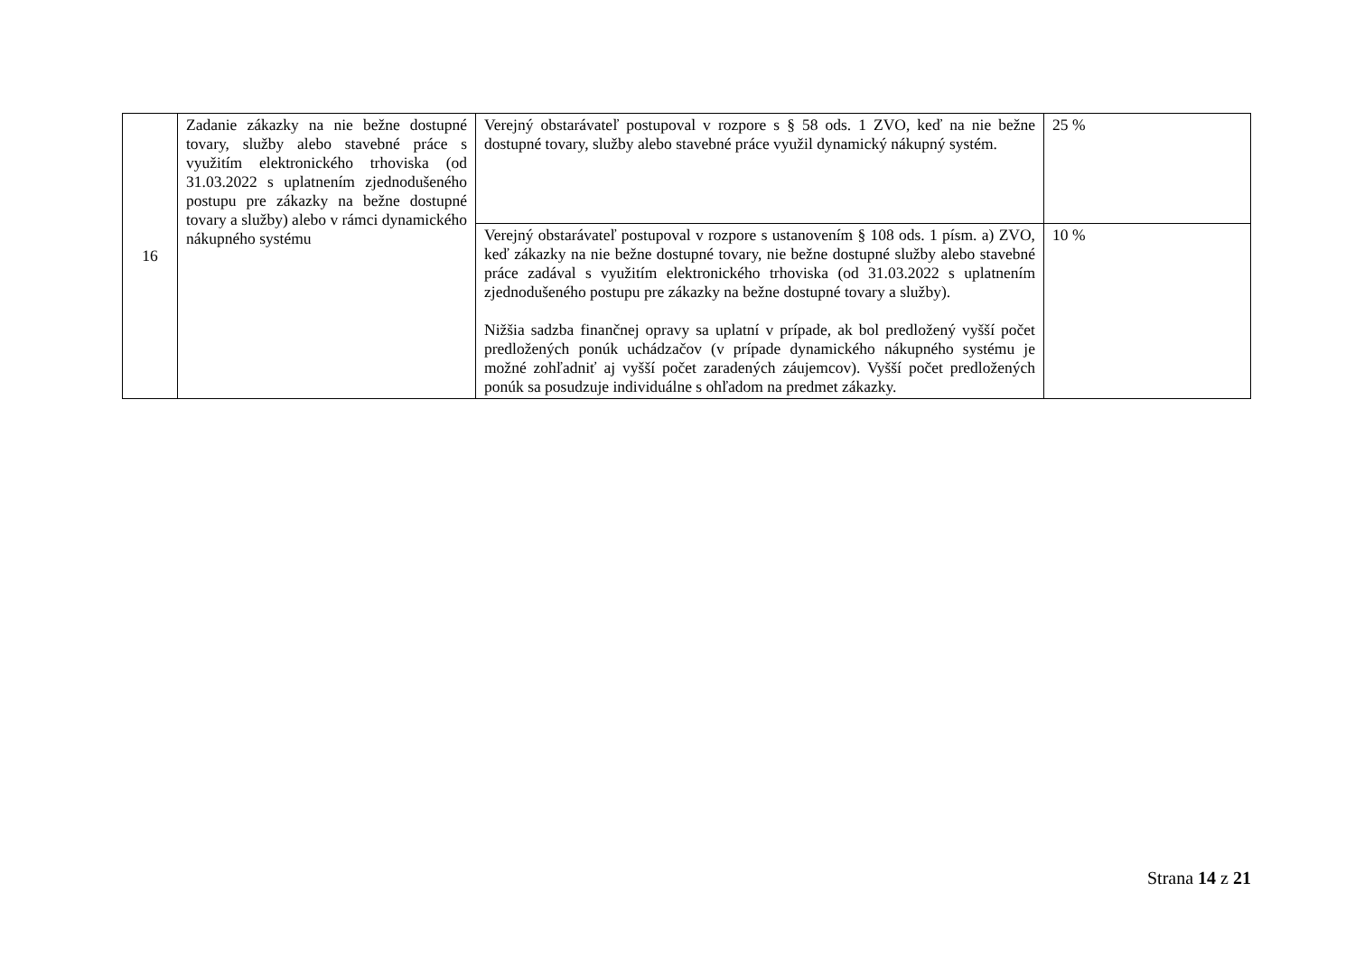| 16 | Zadanie zákazky na nie bežne dostupné tovary, služby alebo stavebné práce s využitím elektronického trhoviska (od 31.03.2022 s uplatnením zjednodušeného postupu pre zákazky na bežne dostupné tovary a služby) alebo v rámci dynamického nákupného systému | Verejný obstarávateľ postupoval v rozpore s § 58 ods. 1 ZVO, keď na nie bežne dostupné tovary, služby alebo stavebné práce využil dynamický nákupný systém. | 25 % |
| | | Verejný obstarávateľ postupoval v rozpore s ustanovením § 108 ods. 1 písm. a) ZVO, keď zákazky na nie bežne dostupné tovary, nie bežne dostupné služby alebo stavebné práce zadával s využitím elektronického trhoviska (od 31.03.2022 s uplatnením zjednodušeného postupu pre zákazky na bežne dostupné tovary a služby). Nižšia sadzba finančnej opravy sa uplatní v prípade, ak bol predložený vyšší počet predložených ponúk uchádzačov (v prípade dynamického nákupného systému je možné zohľadniť aj vyšší počet zaradených záujemcov). Vyšší počet predložených ponúk sa posudzuje individuálne s ohľadom na predmet zákazky. | 10 % |
Strana 14 z 21